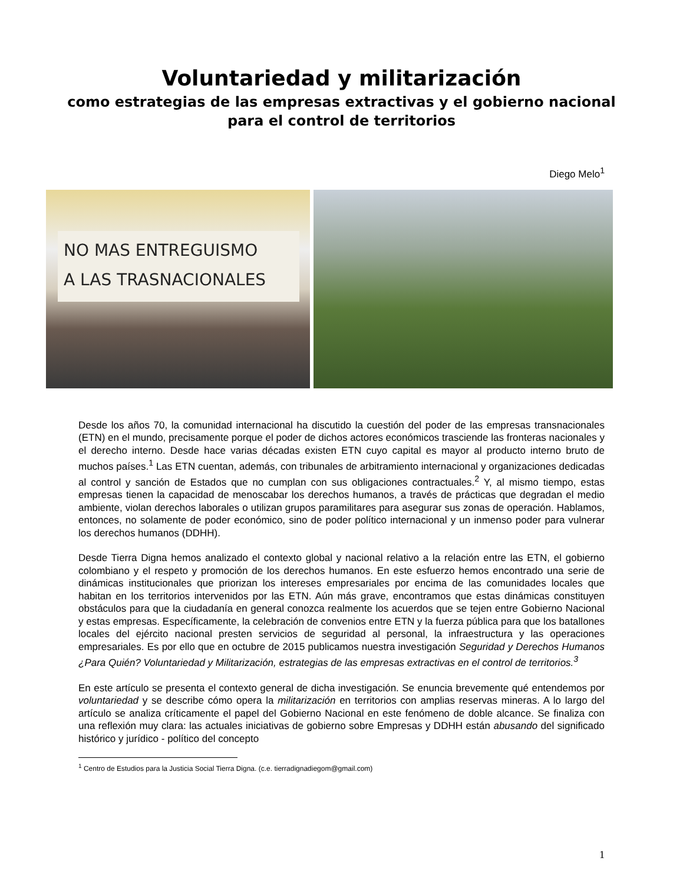Voluntariedad y militarización
como estrategias de las empresas extractivas y el gobierno nacional
para el control de territorios
Diego Melo<sup>1</sup>
NO MAS ENTREGUISMO
A LAS TRASNACIONALES
Desde los años 70, la comunidad internacional ha discutido la cuestión del poder de las empresas transnacionales (ETN) en el mundo, precisamente porque el poder de dichos actores económicos trasciende las fronteras nacionales y el derecho interno. Desde hace varias décadas existen ETN cuyo capital es mayor al producto interno bruto de muchos países.<sup>1</sup> Las ETN cuentan, además, con tribunales de arbitramiento internacional y organizaciones dedicadas al control y sanción de Estados que no cumplan con sus obligaciones contractuales.<sup>2</sup> Y, al mismo tiempo, estas empresas tienen la capacidad de menoscabar los derechos humanos, a través de prácticas que degradan el medio ambiente, violan derechos laborales o utilizan grupos paramilitares para asegurar sus zonas de operación. Hablamos, entonces, no solamente de poder económico, sino de poder político internacional y un inmenso poder para vulnerar los derechos humanos (DDHH).
Desde Tierra Digna hemos analizado el contexto global y nacional relativo a la relación entre las ETN, el gobierno colombiano y el respeto y promoción de los derechos humanos. En este esfuerzo hemos encontrado una serie de dinámicas institucionales que priorizan los intereses empresariales por encima de las comunidades locales que habitan en los territorios intervenidos por las ETN. Aún más grave, encontramos que estas dinámicas constituyen obstáculos para que la ciudadanía en general conozca realmente los acuerdos que se tejen entre Gobierno Nacional y estas empresas. Específicamente, la celebración de convenios entre ETN y la fuerza pública para que los batallones locales del ejército nacional presten servicios de seguridad al personal, la infraestructura y las operaciones empresariales. Es por ello que en octubre de 2015 publicamos nuestra investigación Seguridad y Derechos Humanos ¿Para Quién? Voluntariedad y Militarización, estrategias de las empresas extractivas en el control de territorios.<sup>3</sup>
En este artículo se presenta el contexto general de dicha investigación. Se enuncia brevemente qué entendemos por voluntariedad y se describe cómo opera la militarización en territorios con amplias reservas mineras. A lo largo del artículo se analiza críticamente el papel del Gobierno Nacional en este fenómeno de doble alcance. Se finaliza con una reflexión muy clara: las actuales iniciativas de gobierno sobre Empresas y DDHH están abusando del significado histórico y jurídico - político del concepto
<sup>1</sup> Centro de Estudios para la Justicia Social Tierra Digna. (c.e. tierradignadiegom@gmail.com)
1